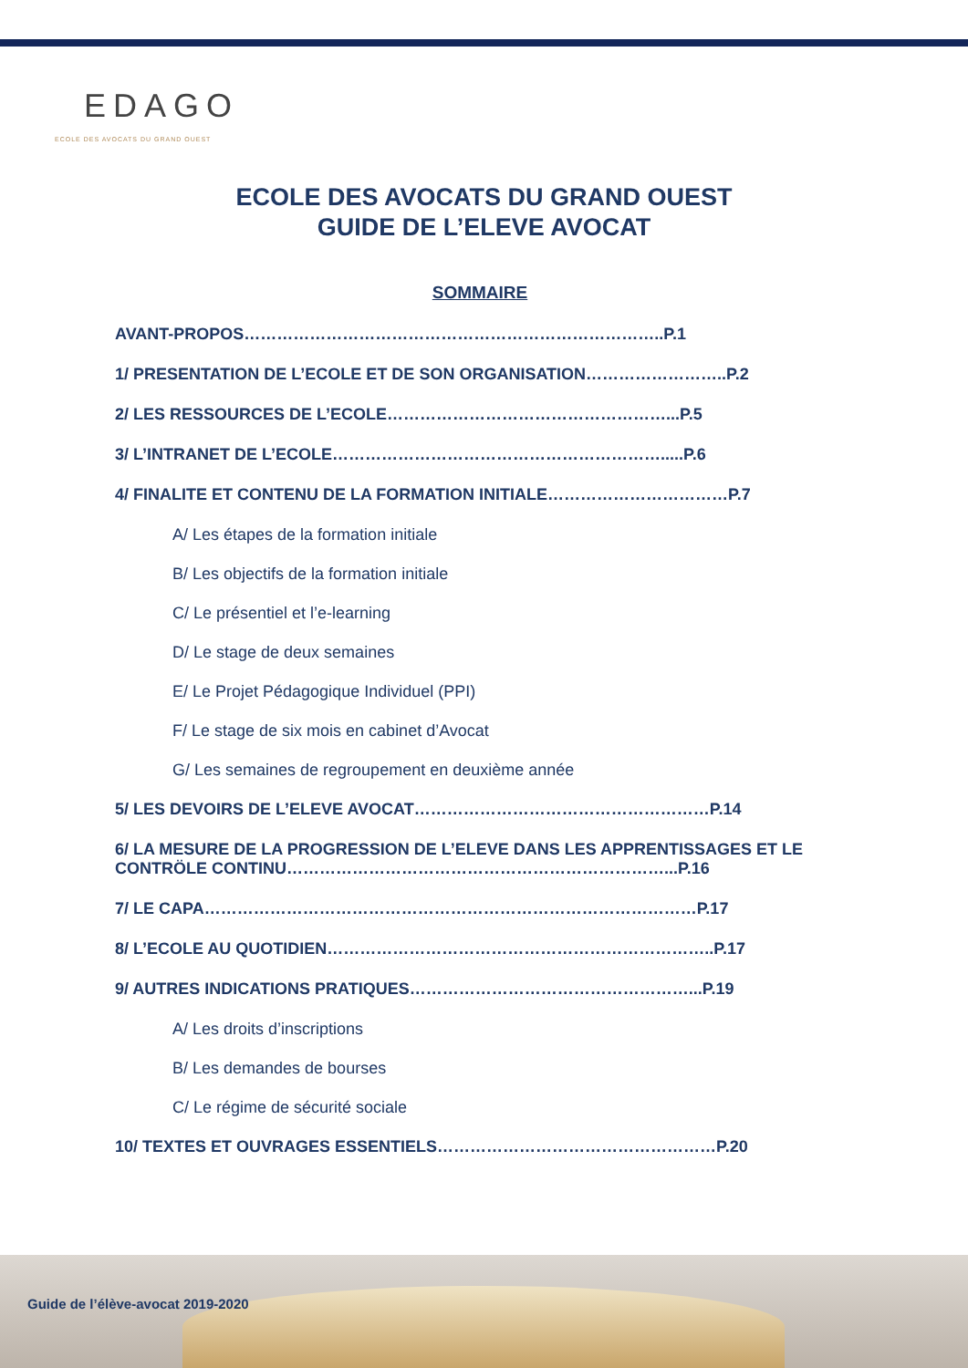EDAGO
ECOLE DES AVOCATS DU GRAND OUEST
ECOLE DES AVOCATS DU GRAND OUEST
GUIDE DE L’ELEVE AVOCAT
SOMMAIRE
AVANT-PROPOS…………………………………………………………………..P.1
1/ PRESENTATION DE L’ECOLE ET DE SON ORGANISATION……………………..P.2
2/ LES RESSOURCES DE L’ECOLE……………………………………………...P.5
3/ L’INTRANET DE L’ECOLE…………………………………………………….....P.6
4/ FINALITE ET CONTENU DE LA FORMATION INITIALE……………………………P.7
A/ Les étapes de la formation initiale
B/ Les objectifs de la formation initiale
C/ Le présentiel et l’e-learning
D/ Le stage de deux semaines
E/ Le Projet Pédagogique Individuel (PPI)
F/ Le stage de six mois en cabinet d’Avocat
G/ Les semaines de regroupement en deuxième année
5/ LES DEVOIRS DE L’ELEVE AVOCAT………………………………………………P.14
6/ LA MESURE DE LA PROGRESSION DE L’ELEVE DANS LES APPRENTISSAGES ET LE CONTRÖLE CONTINU……………………………………………………………...P.16
7/ LE CAPA………………………………………………………………………………P.17
8/ L’ECOLE AU QUOTIDIEN……………………………………………………………..P.17
9/ AUTRES INDICATIONS PRATIQUES……………………………………………...P.19
A/ Les droits d’inscriptions
B/ Les demandes de bourses
C/ Le régime de sécurité sociale
10/ TEXTES ET OUVRAGES ESSENTIELS……………………………………………P.20
Guide de l’élève-avocat 2019-2020